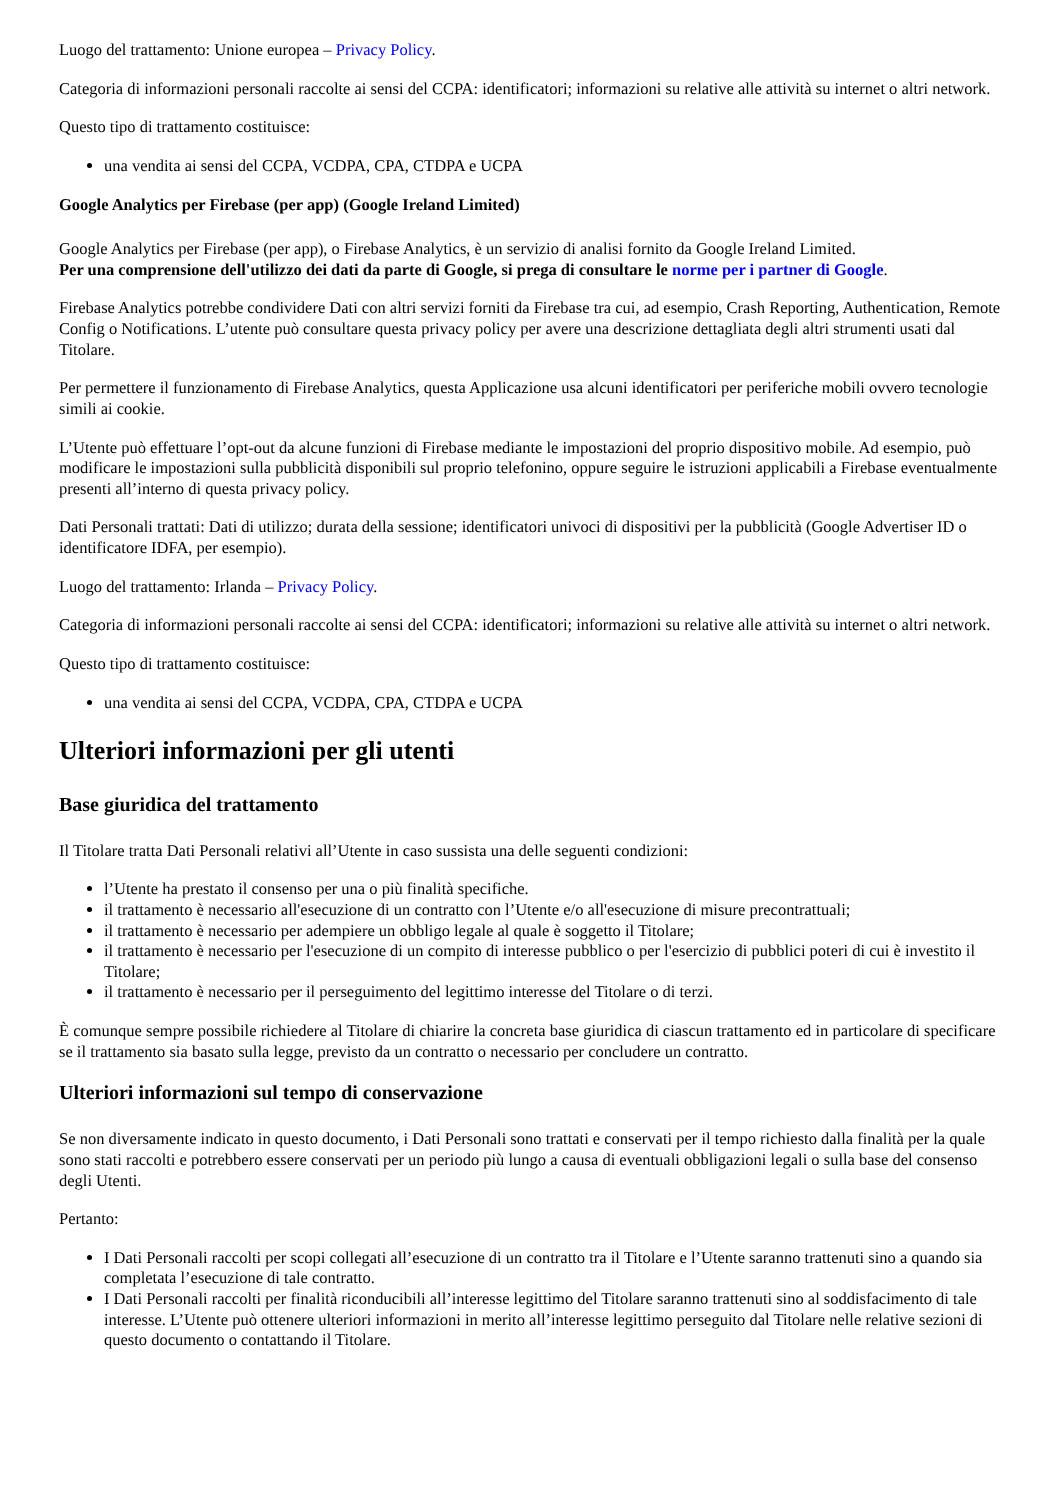Luogo del trattamento: Unione europea – Privacy Policy.
Categoria di informazioni personali raccolte ai sensi del CCPA: identificatori; informazioni su relative alle attività su internet o altri network.
Questo tipo di trattamento costituisce:
una vendita ai sensi del CCPA, VCDPA, CPA, CTDPA e UCPA
Google Analytics per Firebase (per app) (Google Ireland Limited)
Google Analytics per Firebase (per app), o Firebase Analytics, è un servizio di analisi fornito da Google Ireland Limited.
Per una comprensione dell'utilizzo dei dati da parte di Google, si prega di consultare le norme per i partner di Google.
Firebase Analytics potrebbe condividere Dati con altri servizi forniti da Firebase tra cui, ad esempio, Crash Reporting, Authentication, Remote Config o Notifications. L’utente può consultare questa privacy policy per avere una descrizione dettagliata degli altri strumenti usati dal Titolare.
Per permettere il funzionamento di Firebase Analytics, questa Applicazione usa alcuni identificatori per periferiche mobili ovvero tecnologie simili ai cookie.
L’Utente può effettuare l’opt-out da alcune funzioni di Firebase mediante le impostazioni del proprio dispositivo mobile. Ad esempio, può modificare le impostazioni sulla pubblicità disponibili sul proprio telefonino, oppure seguire le istruzioni applicabili a Firebase eventualmente presenti all’interno di questa privacy policy.
Dati Personali trattati: Dati di utilizzo; durata della sessione; identificatori univoci di dispositivi per la pubblicità (Google Advertiser ID o identificatore IDFA, per esempio).
Luogo del trattamento: Irlanda – Privacy Policy.
Categoria di informazioni personali raccolte ai sensi del CCPA: identificatori; informazioni su relative alle attività su internet o altri network.
Questo tipo di trattamento costituisce:
una vendita ai sensi del CCPA, VCDPA, CPA, CTDPA e UCPA
Ulteriori informazioni per gli utenti
Base giuridica del trattamento
Il Titolare tratta Dati Personali relativi all’Utente in caso sussista una delle seguenti condizioni:
l’Utente ha prestato il consenso per una o più finalità specifiche.
il trattamento è necessario all'esecuzione di un contratto con l’Utente e/o all'esecuzione di misure precontrattuali;
il trattamento è necessario per adempiere un obbligo legale al quale è soggetto il Titolare;
il trattamento è necessario per l'esecuzione di un compito di interesse pubblico o per l'esercizio di pubblici poteri di cui è investito il Titolare;
il trattamento è necessario per il perseguimento del legittimo interesse del Titolare o di terzi.
È comunque sempre possibile richiedere al Titolare di chiarire la concreta base giuridica di ciascun trattamento ed in particolare di specificare se il trattamento sia basato sulla legge, previsto da un contratto o necessario per concludere un contratto.
Ulteriori informazioni sul tempo di conservazione
Se non diversamente indicato in questo documento, i Dati Personali sono trattati e conservati per il tempo richiesto dalla finalità per la quale sono stati raccolti e potrebbero essere conservati per un periodo più lungo a causa di eventuali obbligazioni legali o sulla base del consenso degli Utenti.
Pertanto:
I Dati Personali raccolti per scopi collegati all’esecuzione di un contratto tra il Titolare e l’Utente saranno trattenuti sino a quando sia completata l’esecuzione di tale contratto.
I Dati Personali raccolti per finalità riconducibili all’interesse legittimo del Titolare saranno trattenuti sino al soddisfacimento di tale interesse. L’Utente può ottenere ulteriori informazioni in merito all’interesse legittimo perseguito dal Titolare nelle relative sezioni di questo documento o contattando il Titolare.